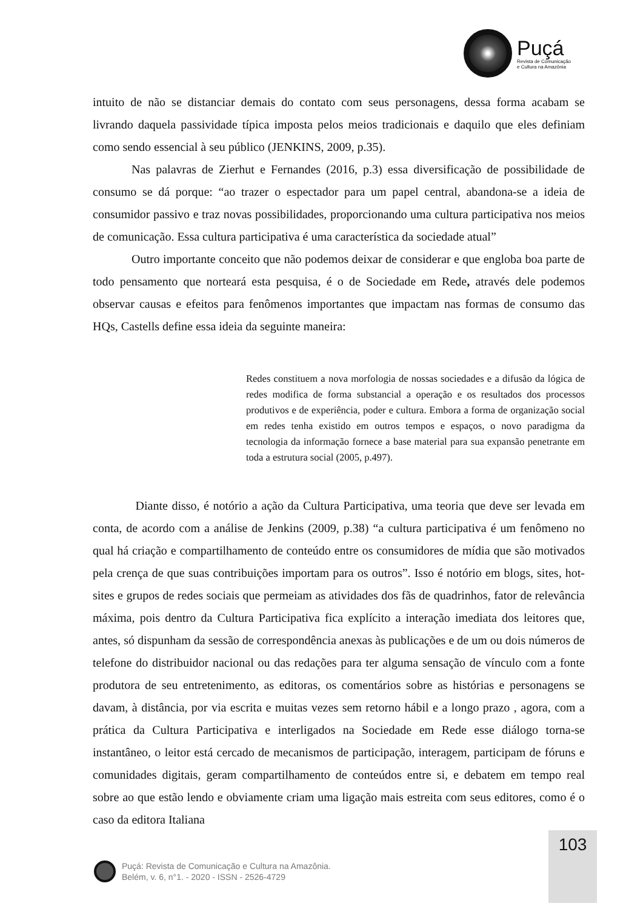Puçá
Revista de Comunicação
e Cultura na Amazônia
intuito de não se distanciar demais do contato com seus personagens, dessa forma acabam se livrando daquela passividade típica imposta pelos meios tradicionais e daquilo que eles definiam como sendo essencial à seu público (JENKINS, 2009, p.35).
Nas palavras de Zierhut e Fernandes (2016, p.3) essa diversificação de possibilidade de consumo se dá porque: “ao trazer o espectador para um papel central, abandona-se a ideia de consumidor passivo e traz novas possibilidades, proporcionando uma cultura participativa nos meios de comunicação. Essa cultura participativa é uma característica da sociedade atual”
Outro importante conceito que não podemos deixar de considerar e que engloba boa parte de todo pensamento que norteará esta pesquisa, é o de Sociedade em Rede, através dele podemos observar causas e efeitos para fenômenos importantes que impactam nas formas de consumo das HQs, Castells define essa ideia da seguinte maneira:
Redes constituem a nova morfologia de nossas sociedades e a difusão da lógica de redes modifica de forma substancial a operação e os resultados dos processos produtivos e de experiência, poder e cultura. Embora a forma de organização social em redes tenha existido em outros tempos e espaços, o novo paradigma da tecnologia da informação fornece a base material para sua expansão penetrante em toda a estrutura social (2005, p.497).
Diante disso, é notório a ação da Cultura Participativa, uma teoria que deve ser levada em conta, de acordo com a análise de Jenkins (2009, p.38) “a cultura participativa é um fenômeno no qual há criação e compartilhamento de conteúdo entre os consumidores de mídia que são motivados pela crença de que suas contribuições importam para os outros”. Isso é notório em blogs, sites, hot-sites e grupos de redes sociais que permeiam as atividades dos fãs de quadrinhos, fator de relevância máxima, pois dentro da Cultura Participativa fica explícito a interação imediata dos leitores que, antes, só dispunham da sessão de correspondência anexas às publicações e de um ou dois números de telefone do distribuidor nacional ou das redações para ter alguma sensação de vínculo com a fonte produtora de seu entretenimento, as editoras, os comentários sobre as histórias e personagens se davam, à distância, por via escrita e muitas vezes sem retorno hábil e a longo prazo , agora, com a prática da Cultura Participativa e interligados na Sociedade em Rede esse diálogo torna-se instantâneo, o leitor está cercado de mecanismos de participação, interagem, participam de fóruns e comunidades digitais, geram compartilhamento de conteúdos entre si, e debatem em tempo real sobre ao que estão lendo e obviamente criam uma ligação mais estreita com seus editores, como é o caso da editora Italiana
103
Puçá: Revista de Comunicação e Cultura na Amazônia.
Belém, v. 6, n°1. - 2020 - ISSN - 2526-4729